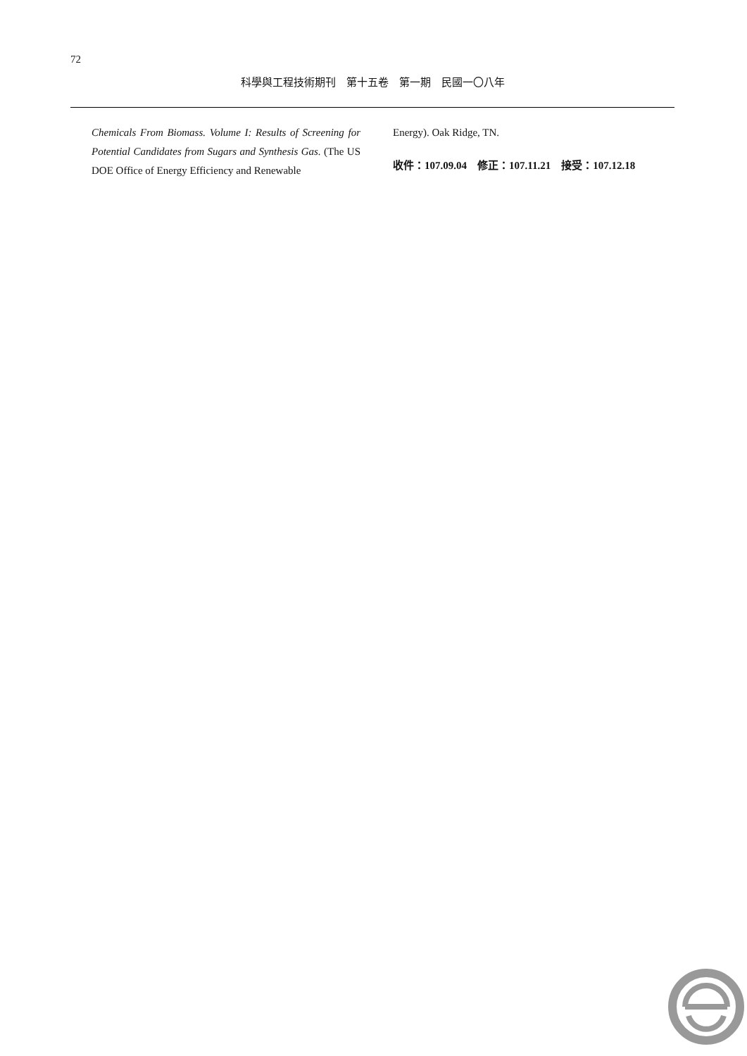72
科學與工程技術期刊　第十五卷　第一期　民國一〇八年
Chemicals From Biomass. Volume I: Results of Screening for Potential Candidates from Sugars and Synthesis Gas. (The US DOE Office of Energy Efficiency and Renewable
Energy). Oak Ridge, TN.
收件：107.09.04　修正：107.11.21　接受：107.12.18